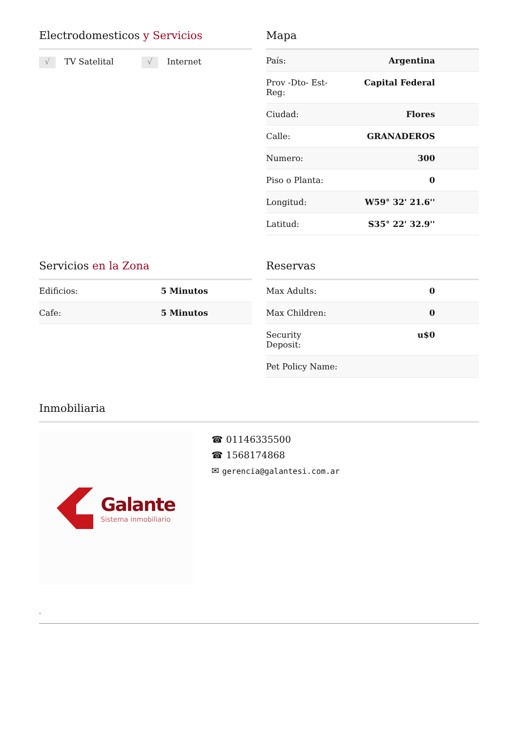Electrodomesticos y Servicios
√ TV Satelital
√ Internet
Mapa
| País: | Argentina |
| Prov -Dto- Est- Reg: | Capital Federal |
| Ciudad: | Flores |
| Calle: | GRANADEROS |
| Numero: | 300 |
| Piso o Planta: | 0 |
| Longitud: | W59° 32' 21.6'' |
| Latitud: | S35° 22' 32.9'' |
Servicios en la Zona
| Edificios: | 5 Minutos |
| Cafe: | 5 Minutos |
Reservas
| Max Adults: | 0 |
| Max Children: | 0 |
| Security Deposit: | u$0 |
| Pet Policy Name: | |
Inmobiliaria
Galante
Sistema inmobiliario
☎ 01146335500
☎ 1568174868
✉ gerencia@galantesi.com.ar
-